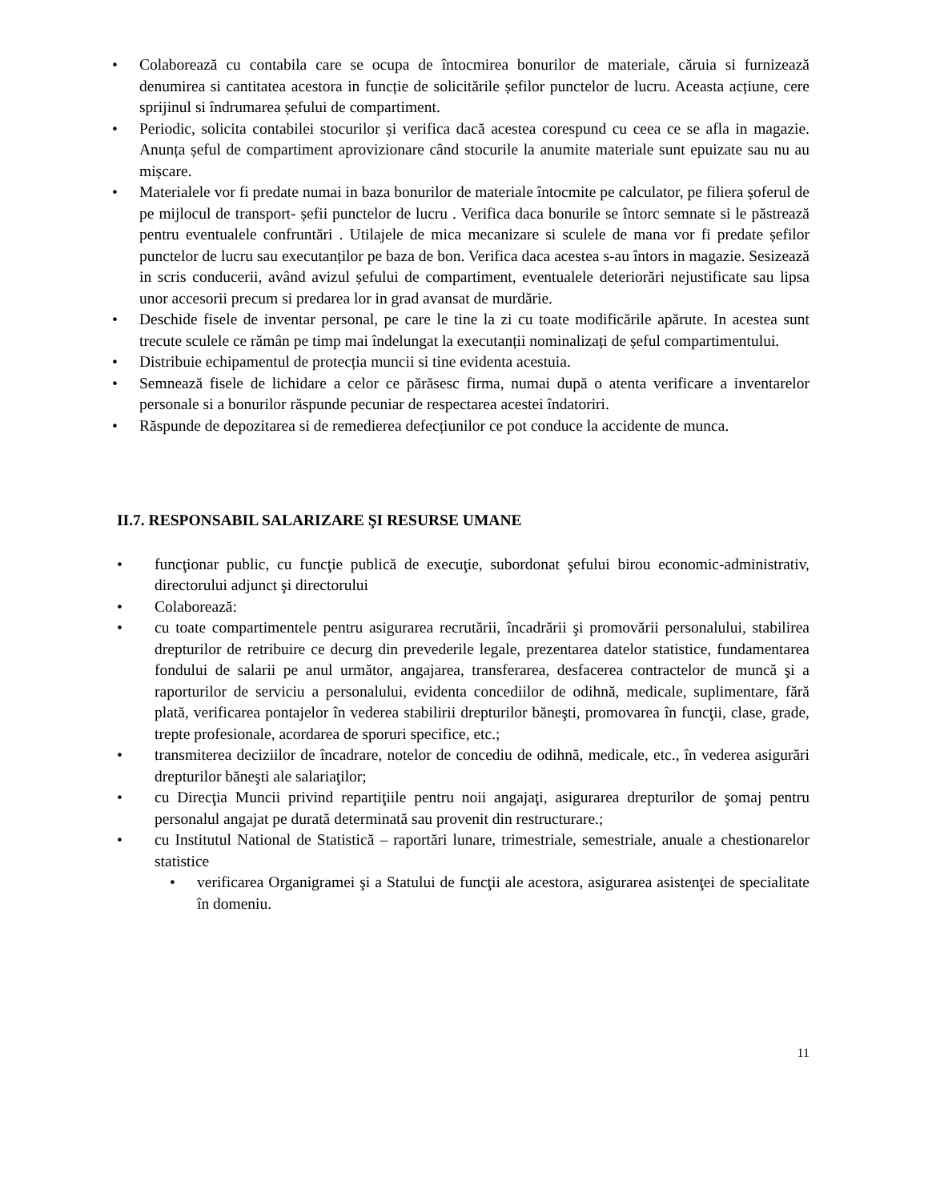• Colaborează cu contabila care se ocupa de întocmirea bonurilor de materiale, căruia si furnizează denumirea si cantitatea acestora in funcție de solicitările șefilor punctelor de lucru. Aceasta acțiune, cere sprijinul si îndrumarea șefului de compartiment.
• Periodic, solicita contabilei stocurilor și verifica dacă acestea corespund cu ceea ce se afla in magazie. Anunța șeful de compartiment aprovizionare când stocurile la anumite materiale sunt epuizate sau nu au mișcare.
• Materialele vor fi predate numai in baza bonurilor de materiale întocmite pe calculator, pe filiera șoferul de pe mijlocul de transport- șefii punctelor de lucru . Verifica daca bonurile se întorc semnate si le păstrează pentru eventualele confruntări . Utilajele de mica mecanizare si sculele de mana vor fi predate șefilor punctelor de lucru sau executanților pe baza de bon. Verifica daca acestea s-au întors in magazie. Sesizează in scris conducerii, având avizul șefului de compartiment, eventualele deteriorări nejustificate sau lipsa unor accesorii precum si predarea lor in grad avansat de murdărie.
• Deschide fisele de inventar personal, pe care le tine la zi cu toate modificările apărute. In acestea sunt trecute sculele ce rămân pe timp mai îndelungat la executanții nominalizați de șeful compartimentului.
• Distribuie echipamentul de protecția muncii si tine evidenta acestuia.
• Semnează fisele de lichidare a celor ce părăsesc firma, numai după o atenta verificare a inventarelor personale si a bonurilor răspunde pecuniar de respectarea acestei îndatoriri.
• Răspunde de depozitarea si de remedierea defecțiunilor ce pot conduce la accidente de munca.
II.7. RESPONSABIL SALARIZARE ŞI RESURSE UMANE
• funcţionar public, cu funcţie publică de execuţie, subordonat şefului birou economic-administrativ, directorului adjunct şi directorului
• Colaborează:
• cu toate compartimentele pentru asigurarea recrutării, încadrării şi promovării personalului, stabilirea drepturilor de retribuire ce decurg din prevederile legale, prezentarea datelor statistice, fundamentarea fondului de salarii pe anul următor, angajarea, transferarea, desfacerea contractelor de muncă şi a raporturilor de serviciu a personalului, evidenta concediilor de odihnă, medicale, suplimentare, fără plată, verificarea pontajelor în vederea stabilirii drepturilor băneşti, promovarea în funcţii, clase, grade, trepte profesionale, acordarea de sporuri specifice, etc.;
• transmiterea deciziilor de încadrare, notelor de concediu de odihnă, medicale, etc., în vederea asigurări drepturilor băneşti ale salariaţilor;
• cu Direcţia Muncii privind repartiţiile pentru noii angajaţi, asigurarea drepturilor de şomaj pentru personalul angajat pe durată determinată sau provenit din restructurare.;
• cu Institutul National de Statistică – raportări lunare, trimestriale, semestriale, anuale a chestionarelor statistice
• verificarea Organigramei şi a Statului de funcţii ale acestora, asigurarea asistenţei de specialitate în domeniu.
11